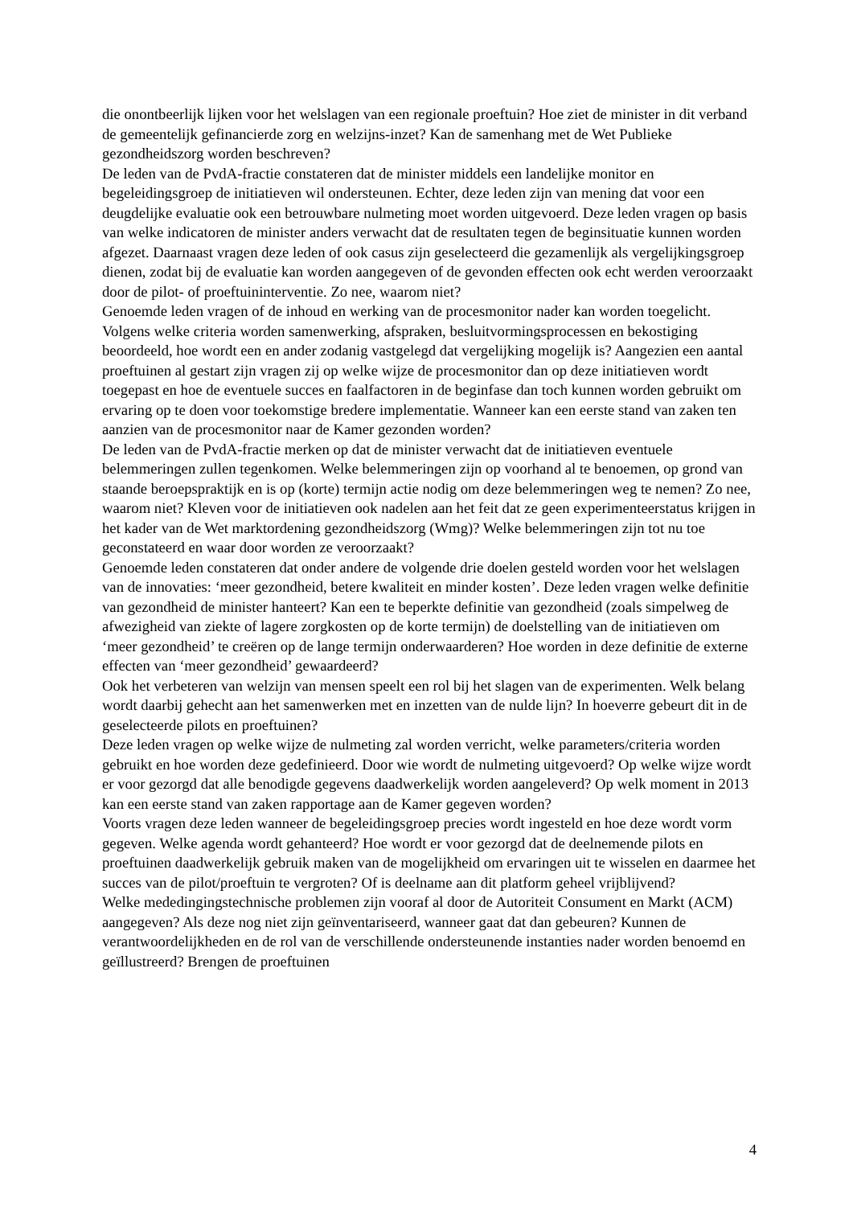die onontbeerlijk lijken voor het welslagen van een regionale proeftuin? Hoe ziet de minister in dit verband de gemeentelijk gefinancierde zorg en welzijns-inzet? Kan de samenhang met de Wet Publieke gezondheidszorg worden beschreven?
De leden van de PvdA-fractie constateren dat de minister middels een landelijke monitor en begeleidingsgroep de initiatieven wil ondersteunen. Echter, deze leden zijn van mening dat voor een deugdelijke evaluatie ook een betrouwbare nulmeting moet worden uitgevoerd. Deze leden vragen op basis van welke indicatoren de minister anders verwacht dat de resultaten tegen de beginsituatie kunnen worden afgezet. Daarnaast vragen deze leden of ook casus zijn geselecteerd die gezamenlijk als vergelijkingsgroep dienen, zodat bij de evaluatie kan worden aangegeven of de gevonden effecten ook echt werden veroorzaakt door de pilot- of proeftuininterventie. Zo nee, waarom niet?
Genoemde leden vragen of de inhoud en werking van de procesmonitor nader kan worden toegelicht. Volgens welke criteria worden samenwerking, afspraken, besluitvormingsprocessen en bekostiging beoordeeld, hoe wordt een en ander zodanig vastgelegd dat vergelijking mogelijk is? Aangezien een aantal proeftuinen al gestart zijn vragen zij op welke wijze de procesmonitor dan op deze initiatieven wordt toegepast en hoe de eventuele succes en faalfactoren in de beginfase dan toch kunnen worden gebruikt om ervaring op te doen voor toekomstige bredere implementatie. Wanneer kan een eerste stand van zaken ten aanzien van de procesmonitor naar de Kamer gezonden worden?
De leden van de PvdA-fractie merken op dat de minister verwacht dat de initiatieven eventuele belemmeringen zullen tegenkomen. Welke belemmeringen zijn op voorhand al te benoemen, op grond van staande beroepspraktijk en is op (korte) termijn actie nodig om deze belemmeringen weg te nemen? Zo nee, waarom niet? Kleven voor de initiatieven ook nadelen aan het feit dat ze geen experimenteerstatus krijgen in het kader van de Wet marktordening gezondheidszorg (Wmg)? Welke belemmeringen zijn tot nu toe geconstateerd en waar door worden ze veroorzaakt?
Genoemde leden constateren dat onder andere de volgende drie doelen gesteld worden voor het welslagen van de innovaties: ‘meer gezondheid, betere kwaliteit en minder kosten’. Deze leden vragen welke definitie van gezondheid de minister hanteert? Kan een te beperkte definitie van gezondheid (zoals simpelweg de afwezigheid van ziekte of lagere zorgkosten op de korte termijn) de doelstelling van de initiatieven om ‘meer gezondheid’ te creëren op de lange termijn onderwaarderen? Hoe worden in deze definitie de externe effecten van ‘meer gezondheid’ gewaardeerd?
Ook het verbeteren van welzijn van mensen speelt een rol bij het slagen van de experimenten. Welk belang wordt daarbij gehecht aan het samenwerken met en inzetten van de nulde lijn? In hoeverre gebeurt dit in de geselecteerde pilots en proeftuinen?
Deze leden vragen op welke wijze de nulmeting zal worden verricht, welke parameters/criteria worden gebruikt en hoe worden deze gedefinieerd. Door wie wordt de nulmeting uitgevoerd? Op welke wijze wordt er voor gezorgd dat alle benodigde gegevens daadwerkelijk worden aangeleverd? Op welk moment in 2013 kan een eerste stand van zaken rapportage aan de Kamer gegeven worden?
Voorts vragen deze leden wanneer de begeleidingsgroep precies wordt ingesteld en hoe deze wordt vorm gegeven. Welke agenda wordt gehanteerd? Hoe wordt er voor gezorgd dat de deelnemende pilots en proeftuinen daadwerkelijk gebruik maken van de mogelijkheid om ervaringen uit te wisselen en daarmee het succes van de pilot/proeftuin te vergroten? Of is deelname aan dit platform geheel vrijblijvend?
Welke mededingingstechnische problemen zijn vooraf al door de Autoriteit Consument en Markt (ACM) aangegeven? Als deze nog niet zijn geïnventariseerd, wanneer gaat dat dan gebeuren? Kunnen de verantwoordelijkheden en de rol van de verschillende ondersteunende instanties nader worden benoemd en geïllustreerd? Brengen de proeftuinen
4